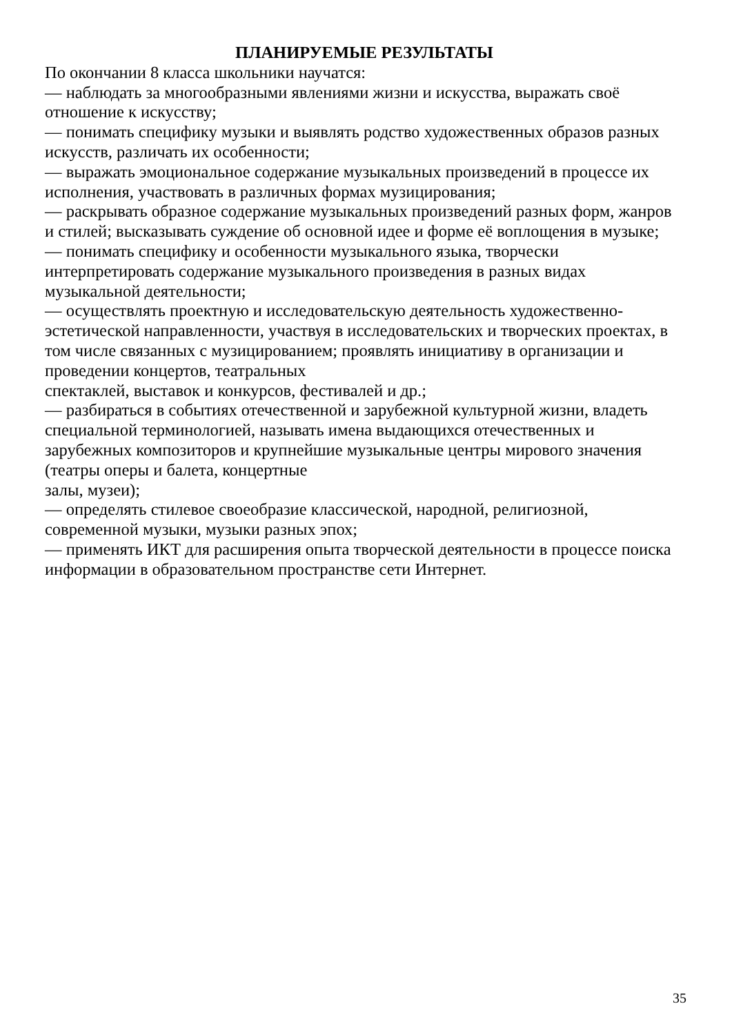ПЛАНИРУЕМЫЕ РЕЗУЛЬТАТЫ
По окончании 8 класса школьники научатся:
— наблюдать за многообразными явлениями жизни и искусства, выражать своё отношение к искусству;
— понимать специфику музыки и выявлять родство художественных образов разных искусств, различать их особенности;
— выражать эмоциональное содержание музыкальных произведений в процессе их исполнения, участвовать в различных формах музицирования;
— раскрывать образное содержание музыкальных произведений разных форм, жанров и стилей; высказывать суждение об основной идее и форме её воплощения в музыке;
— понимать специфику и особенности музыкального языка, творчески интерпретировать содержание музыкального произведения в разных видах музыкальной деятельности;
— осуществлять проектную и исследовательскую деятельность художественно-эстетической направленности, участвуя в исследовательских и творческих проектах, в том числе связанных с музицированием; проявлять инициативу в организации и проведении концертов, театральных
спектаклей, выставок и конкурсов, фестивалей и др.;
— разбираться в событиях отечественной и зарубежной культурной жизни, владеть специальной терминологией, называть имена выдающихся отечественных и зарубежных композиторов и крупнейшие музыкальные центры мирового значения (театры оперы и балета, концертные
залы, музеи);
— определять стилевое своеобразие классической, народной, религиозной, современной музыки, музыки разных эпох;
— применять ИКТ для расширения опыта творческой деятельности в процессе поиска информации в образовательном пространстве сети Интернет.
35